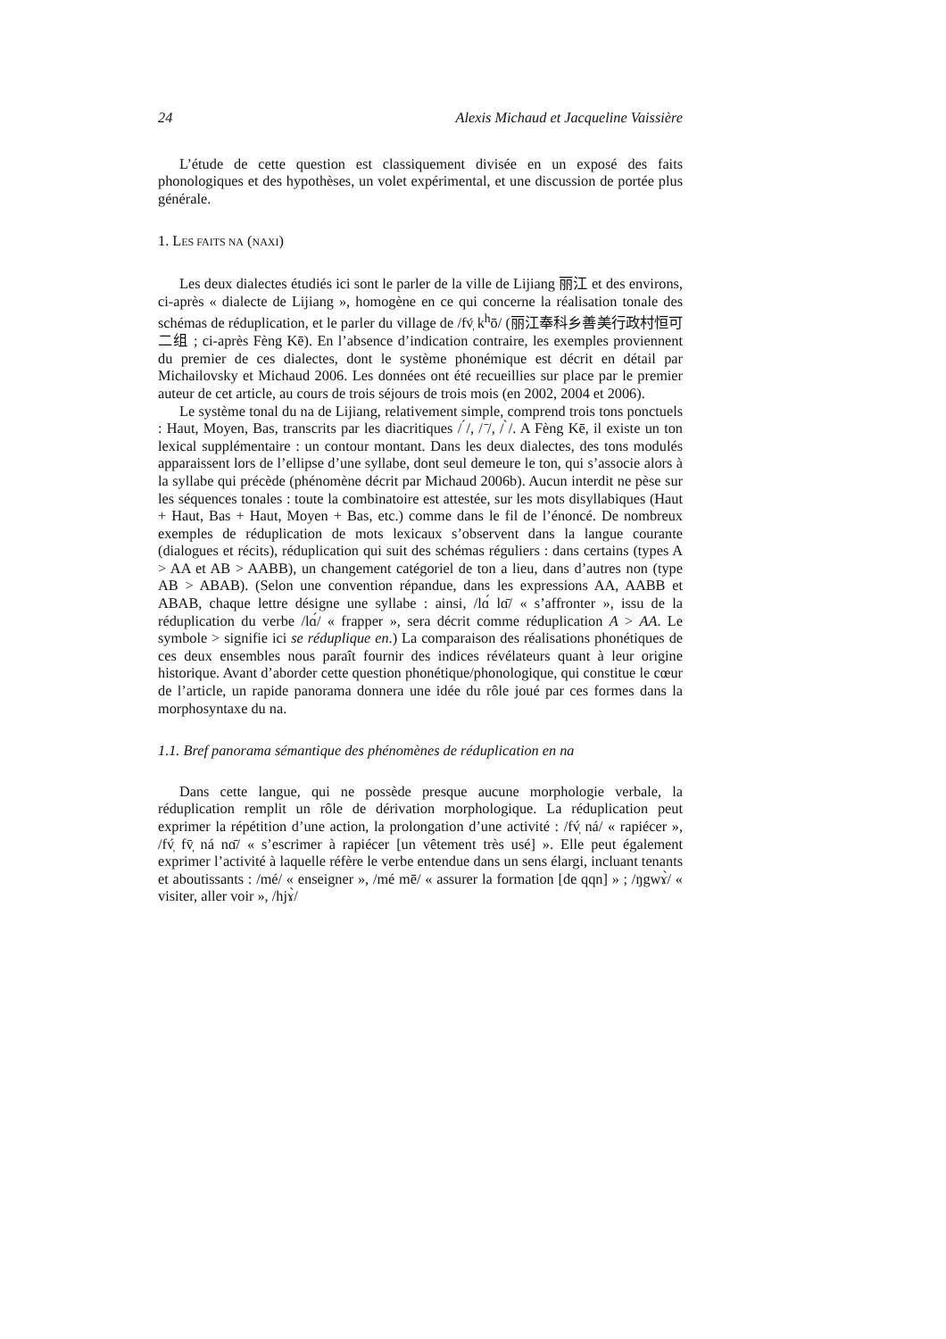24 Alexis Michaud et Jacqueline Vaissière
L’étude de cette question est classiquement divisée en un exposé des faits phonologiques et des hypothèses, un volet expérimental, et une discussion de portée plus générale.
1. LES FAITS NA (NAXI)
Les deux dialectes étudiés ici sont le parler de la ville de Lijiang 丽江 et des environs, ci-après « dialecte de Lijiang », homogène en ce qui concerne la réalisation tonale des schémas de réduplication, et le parler du village de /fv̩́ k<sup>h</sup>ō/ (丽江奉科乡善美行政村恒可二组 ; ci-après Fèng Kē). En l’absence d’indication contraire, les exemples proviennent du premier de ces dialectes, dont le système phonémique est décrit en détail par Michailovsky et Michaud 2006. Les données ont été recueillies sur place par le premier auteur de cet article, au cours de trois séjours de trois mois (en 2002, 2004 et 2006).
Le système tonal du na de Lijiang, relativement simple, comprend trois tons ponctuels : Haut, Moyen, Bas, transcrits par les diacritiques / ́/, / ̄/, / ̀/. A Fèng Kē, il existe un ton lexical supplémentaire : un contour montant. Dans les deux dialectes, des tons modulés apparaissent lors de l’ellipse d’une syllabe, dont seul demeure le ton, qui s’associe alors à la syllabe qui précède (phénomène décrit par Michaud 2006b). Aucun interdit ne pèse sur les séquences tonales : toute la combinatoire est attestée, sur les mots disyllabiques (Haut + Haut, Bas + Haut, Moyen + Bas, etc.) comme dans le fil de l’énoncé. De nombreux exemples de réduplication de mots lexicaux s’observent dans la langue courante (dialogues et récits), réduplication qui suit des schémas réguliers : dans certains (types A > AA et AB > AABB), un changement catégoriel de ton a lieu, dans d’autres non (type AB > ABAB). (Selon une convention répandue, dans les expressions AA, AABB et ABAB, chaque lettre désigne une syllabe : ainsi, /lɑ́ lɑ̄/ « s’affronter », issu de la réduplication du verbe /lɑ́/ « frapper », sera décrit comme réduplication A > AA. Le symbole > signifie ici se réduplique en.) La comparaison des réalisations phonétiques de ces deux ensembles nous paraît fournir des indices révélateurs quant à leur origine historique. Avant d’aborder cette question phonétique/phonologique, qui constitue le cœur de l’article, un rapide panorama donnera une idée du rôle joué par ces formes dans la morphosyntaxe du na.
1.1. Bref panorama sémantique des phénomènes de réduplication en na
Dans cette langue, qui ne possède presque aucune morphologie verbale, la réduplication remplit un rôle de dérivation morphologique. La réduplication peut exprimer la répétition d’une action, la prolongation d’une activité : /fv̩́ ná/ « rapiécer », /fv̩́ fv̩̄ ná nɑ̄/ « s’escrimer à rapiécer [un vêtement très usé] ». Elle peut également exprimer l’activité à laquelle réfère le verbe entendue dans un sens élargi, incluant tenants et aboutissants : /mé/ « enseigner », /mé mē/ « assurer la formation [de qqn] » ; /ŋgwɤ̀/ « visiter, aller voir », /hjɤ̀/